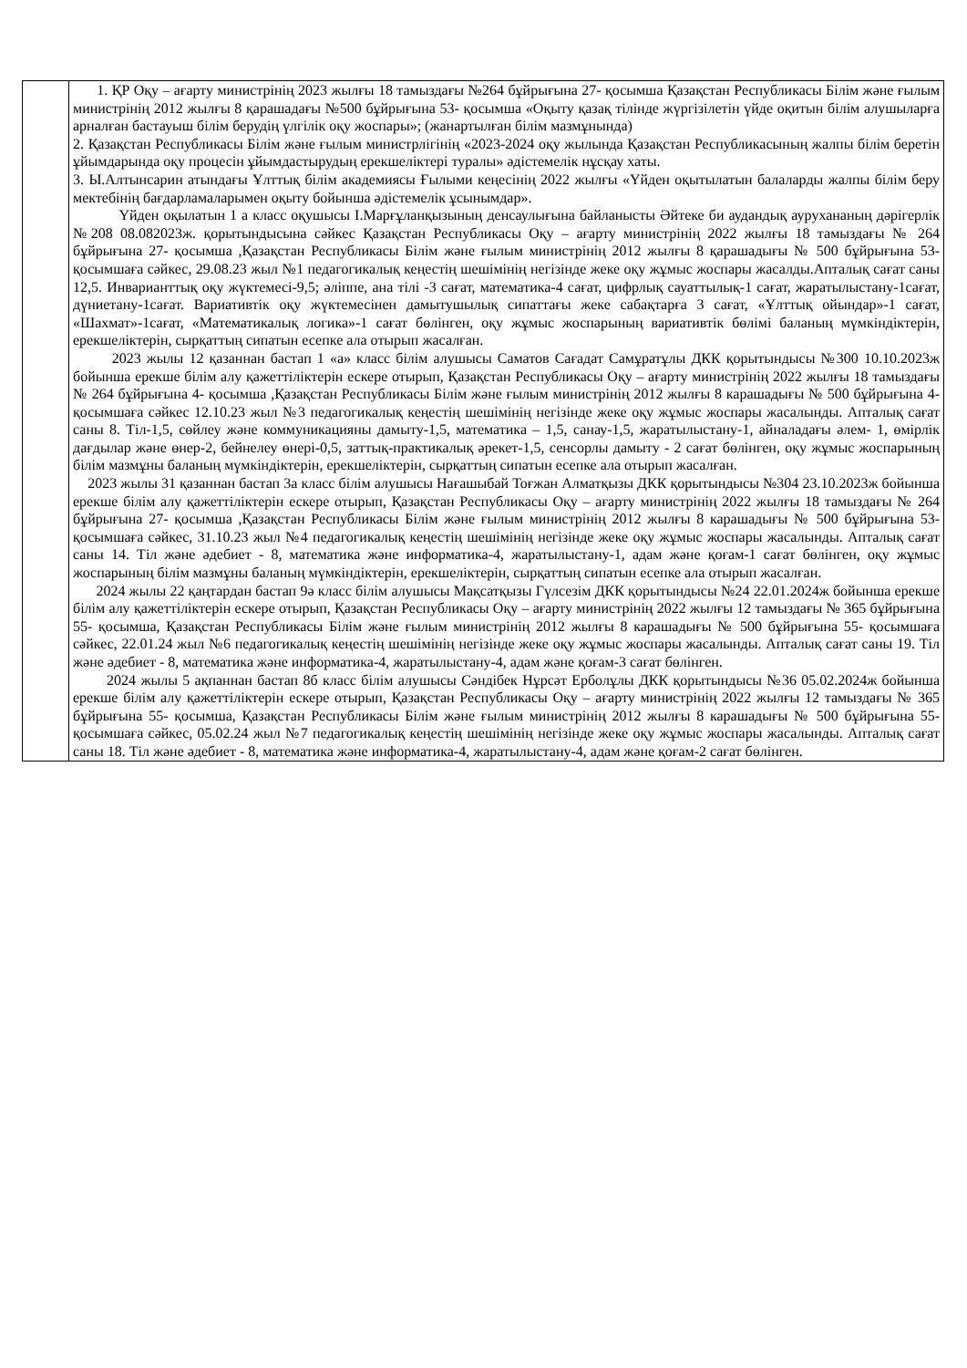| | 1. ҚР Оқу – ағарту министрінің 2023 жылғы 18 тамыздағы №264 бұйрығына 27- қосымша Қазақстан Республикасы Білім және ғылым министрінің 2012 жылғы 8 қарашадағы №500 бұйрығына 53- қосымша «Оқыту қазақ тілінде жүргізілетін үйде оқитын білім алушыларға арналған бастауыш білім берудің үлгілік оқу жоспары»; (жанартылған білім мазмұнында) 2. Қазақстан Республикасы Білім және ғылым министрлігінің «2023-2024 оқу жылында Қазақстан Республикасының жалпы білім беретін ұйымдарында оқу процесін ұйымдастырудың ерекшеліктері туралы» әдістемелік нұсқау хаты. 3. Ы.Алтынсарин атындағы Ұлттық білім академиясы Ғылыми кеңесінің 2022 жылғы «Үйден оқытылатын балаларды жалпы білім беру мектебінің бағдарламаларымен оқыту бойынша әдістемелік ұсынымдар». Үйден оқылатын 1 а класс оқушысы І.Марғұланқызының денсаулығына байланысты Әйтеке би аудандық аурухананың дәрігерлік №208 08.082023ж. қорытындысына сәйкес Қазақстан Республикасы Оқу – ағарту министрінің 2022 жылғы 18 тамыздағы № 264 бұйрығына 27- қосымша ,Қазақстан Республикасы Білім және ғылым министрінің 2012 жылғы 8 қарашадығы № 500 бұйрығына 53- қосымшаға сәйкес, 29.08.23 жыл №1 педагогикалық кеңестің шешімінің негізінде жеке оқу жұмыс жоспары жасалды.Апталық сағат саны 12,5. Инварианттық оқу жүктемесі-9,5; әліппе, ана тілі -3 сағат, математика-4 сағат, цифрлық сауаттылық-1 сағат, жаратылыстану-1сағат, дүниетану-1сағат. Вариативтік оқу жүктемесінен дамытушылық сипаттағы жеке сабақтарға 3 сағат, «Ұлттық ойындар»-1 сағат, «Шахмат»-1сағат, «Математикалық логика»-1 сағат бөлінген, оқу жұмыс жоспарының вариативтік бөлімі баланың мүмкіндіктерін, ерекшеліктерін, сырқаттың сипатын есепке ала отырып жасалған. 2023 жылы 12 қазаннан бастап 1 «а» класс білім алушысы Саматов Сағадат Самұратұлы ДКК қорытындысы №300 10.10.2023ж бойынша ерекше білім алу қажеттіліктерін ескере отырып, Қазақстан Республикасы Оқу – ағарту министрінің 2022 жылғы 18 тамыздағы № 264 бұйрығына 4- қосымша ,Қазақстан Республикасы Білім және ғылым министрінің 2012 жылғы 8 карашадығы № 500 бұйрығына 4- қосымшаға сәйкес 12.10.23 жыл №3 педагогикалық кеңестің шешімінің негізінде жеке оқу жұмыс жоспары жасалынды. Апталық сағат саны 8. Тіл-1,5, сөйлеу және коммуникацияны дамыту-1,5, математика – 1,5, санау-1,5, жаратылыстану-1, айналадағы әлем- 1, өмірлік дағдылар және өнер-2, бейнелеу өнері-0,5, заттық-практикалық әрекет-1,5, сенсорлы дамыту - 2 сағат бөлінген, оқу жұмыс жоспарының білім мазмұны баланың мүмкіндіктерін, ерекшеліктерін, сырқаттың сипатын есепке ала отырып жасалған. 2023 жылы 31 қазаннан бастап 3а класс білім алушысы Нағашыбай Тоғжан Алматқызы ДКК қорытындысы №304 23.10.2023ж бойынша ерекше білім алу қажеттіліктерін ескере отырып, Қазақстан Республикасы Оқу – ағарту министрінің 2022 жылғы 18 тамыздағы № 264 бұйрығына 27- қосымша ,Қазақстан Республикасы Білім және ғылым министрінің 2012 жылғы 8 карашадығы № 500 бұйрығына 53- қосымшаға сәйкес, 31.10.23 жыл №4 педагогикалық кеңестің шешімінің негізінде жеке оқу жұмыс жоспары жасалынды. Апталық сағат саны 14. Тіл және әдебиет - 8, математика және информатика-4, жаратылыстану-1, адам және қоғам-1 сағат бөлінген, оқу жұмыс жоспарының білім мазмұны баланың мүмкіндіктерін, ерекшеліктерін, сырқаттың сипатын есепке ала отырып жасалған. 2024 жылы 22 қаңтардан бастап 9ә класс білім алушысы Мақсатқызы Гүлсезім ДКК қорытындысы №24 22.01.2024ж бойынша ерекше білім алу қажеттіліктерін ескере отырып, Қазақстан Республикасы Оқу – ағарту министрінің 2022 жылғы 12 тамыздағы № 365 бұйрығына 55- қосымша, Қазақстан Республикасы Білім және ғылым министрінің 2012 жылғы 8 карашадығы № 500 бұйрығына 55- қосымшаға сәйкес, 22.01.24 жыл №6 педагогикалық кеңестің шешімінің негізінде жеке оқу жұмыс жоспары жасалынды. Апталық сағат саны 19. Тіл және әдебиет - 8, математика және информатика-4, жаратылыстану-4, адам және қоғам-3 сағат бөлінген. 2024 жылы 5 ақпаннан бастап 8б класс білім алушысы Сәндібек Нұрсәт Ерболұлы ДКК қорытындысы №36 05.02.2024ж бойынша ерекше білім алу қажеттіліктерін ескере отырып, Қазақстан Республикасы Оқу – ағарту министрінің 2022 жылғы 12 тамыздағы № 365 бұйрығына 55- қосымша, Қазақстан Республикасы Білім және ғылым министрінің 2012 жылғы 8 карашадығы № 500 бұйрығына 55- қосымшаға сәйкес, 05.02.24 жыл №7 педагогикалық кеңестің шешімінің негізінде жеке оқу жұмыс жоспары жасалынды. Апталық сағат саны 18. Тіл және әдебиет - 8, математика және информатика-4, жаратылыстану-4, адам және қоғам-2 сағат бөлінген. |